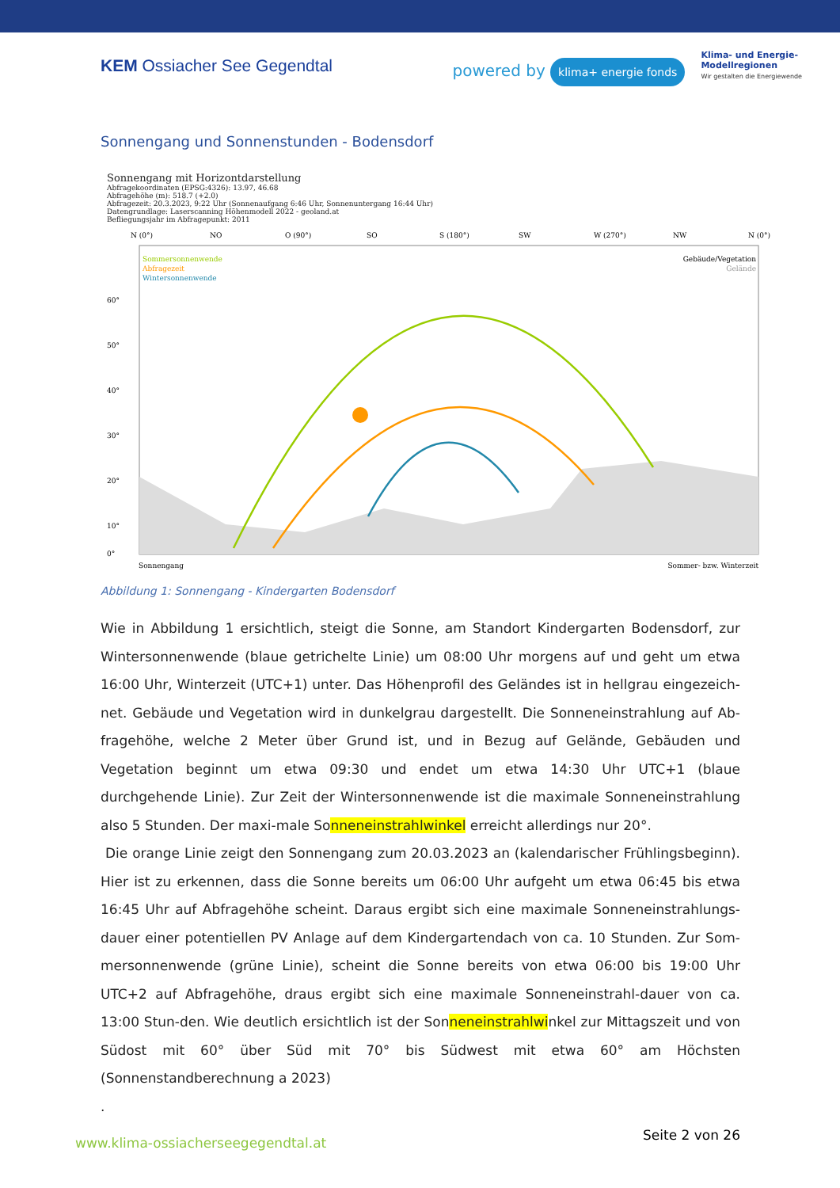KEM Ossiacher See Gegendtal powered by klima+ energie fonds
Klima- und Energie-
Modellregionen
Wir gestalten die Energiewende
Sonnengang und Sonnenstunden - Bodensdorf
Sonnengang mit Horizontdarstellung
Abfragekoordinaten (EPSG:4326): 13.97, 46.68
Abfragehöhe (m): 518.7 (+2.0)
Abfragezeit: 20.3.2023, 9:22 Uhr (Sonnenaufgang 6:46 Uhr, Sonnenuntergang 16:44 Uhr)
Datengrundlage: Laserscanning Höhenmodell 2022 - geoland.at
Befliegungsjahr im Abfragepunkt: 2011
N (0°)
NO
O (90°)
SO
S (180°)
SW
W (270°)
NW
N (0°)
Sommersonnenwende
Abfragezeit
Wintersonnenwende
Gebäude/Vegetation
Gelände
60°
50°
40°
30°
20°
10°
0°
Sonnengang
Sommer- bzw. Winterzeit
Abbildung 1: Sonnengang - Kindergarten Bodensdorf
Wie in Abbildung 1 ersichtlich, steigt die Sonne, am Standort Kindergarten Bodensdorf, zur Wintersonnenwende (blaue getrichelte Linie) um 08:00 Uhr morgens auf und geht um etwa 16:00 Uhr, Winterzeit (UTC+1) unter. Das Höhenprofil des Geländes ist in hellgrau eingezeich-net. Gebäude und Vegetation wird in dunkelgrau dargestellt. Die Sonneneinstrahlung auf Ab-fragehöhe, welche 2 Meter über Grund ist, und in Bezug auf Gelände, Gebäuden und Vegetation beginnt um etwa 09:30 und endet um etwa 14:30 Uhr UTC+1 (blaue durchgehende Linie). Zur Zeit der Wintersonnenwende ist die maximale Sonneneinstrahlung also 5 Stunden. Der maxi-male Sonneneinstrahlwinkel erreicht allerdings nur 20°.
Die orange Linie zeigt den Sonnengang zum 20.03.2023 an (kalendarischer Frühlingsbeginn). Hier ist zu erkennen, dass die Sonne bereits um 06:00 Uhr aufgeht um etwa 06:45 bis etwa 16:45 Uhr auf Abfragehöhe scheint. Daraus ergibt sich eine maximale Sonneneinstrahlungs-dauer einer potentiellen PV Anlage auf dem Kindergartendach von ca. 10 Stunden. Zur Som-mersonnenwende (grüne Linie), scheint die Sonne bereits von etwa 06:00 bis 19:00 Uhr UTC+2 auf Abfragehöhe, draus ergibt sich eine maximale Sonneneinstrahl-dauer von ca. 13:00 Stun-den. Wie deutlich ersichtlich ist der Sonneneinstrahlwinkel zur Mittagszeit und von Südost mit 60° über Süd mit 70° bis Südwest mit etwa 60° am Höchsten (Sonnenstandberechnung a 2023)
.
www.klima-ossiacherseegegendtal.at
Seite 2 von 26